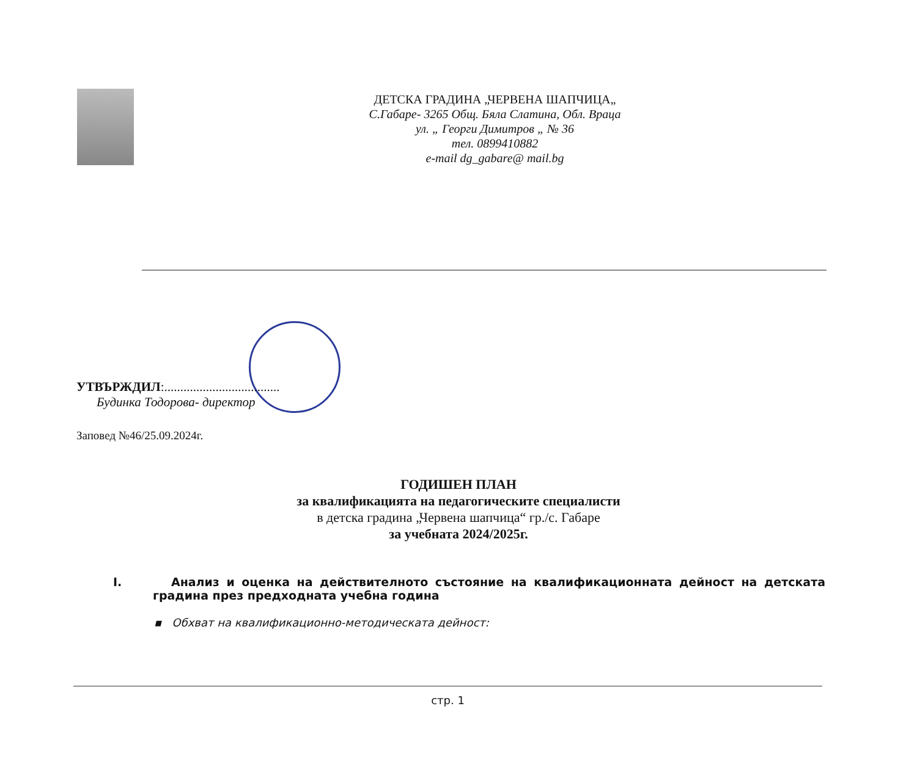ДЕТСКА ГРАДИНА „ЧЕРВЕНА ШАПЧИЦА„
С.Габаре- 3265 Общ. Бяла Слатина, Обл. Враца
ул. „ Георги Димитров „ № 36
тел. 0899410882
e-mail dg_gabare@ mail.bg
УТВЪРЖДИЛ:....................................
Будинка Тодорова- директор
Заповед №46/25.09.2024г.
ГОДИШЕН ПЛАН
за квалификацията на педагогическите специалисти
в детска градина „Червена шапчица“ гр./с. Габаре
за учебната 2024/2025г.
I. Анализ и оценка на действителното състояние на квалификационната дейност на детската градина през предходната учебна година
▪ Обхват на квалификационно-методическата дейност:
стр. 1